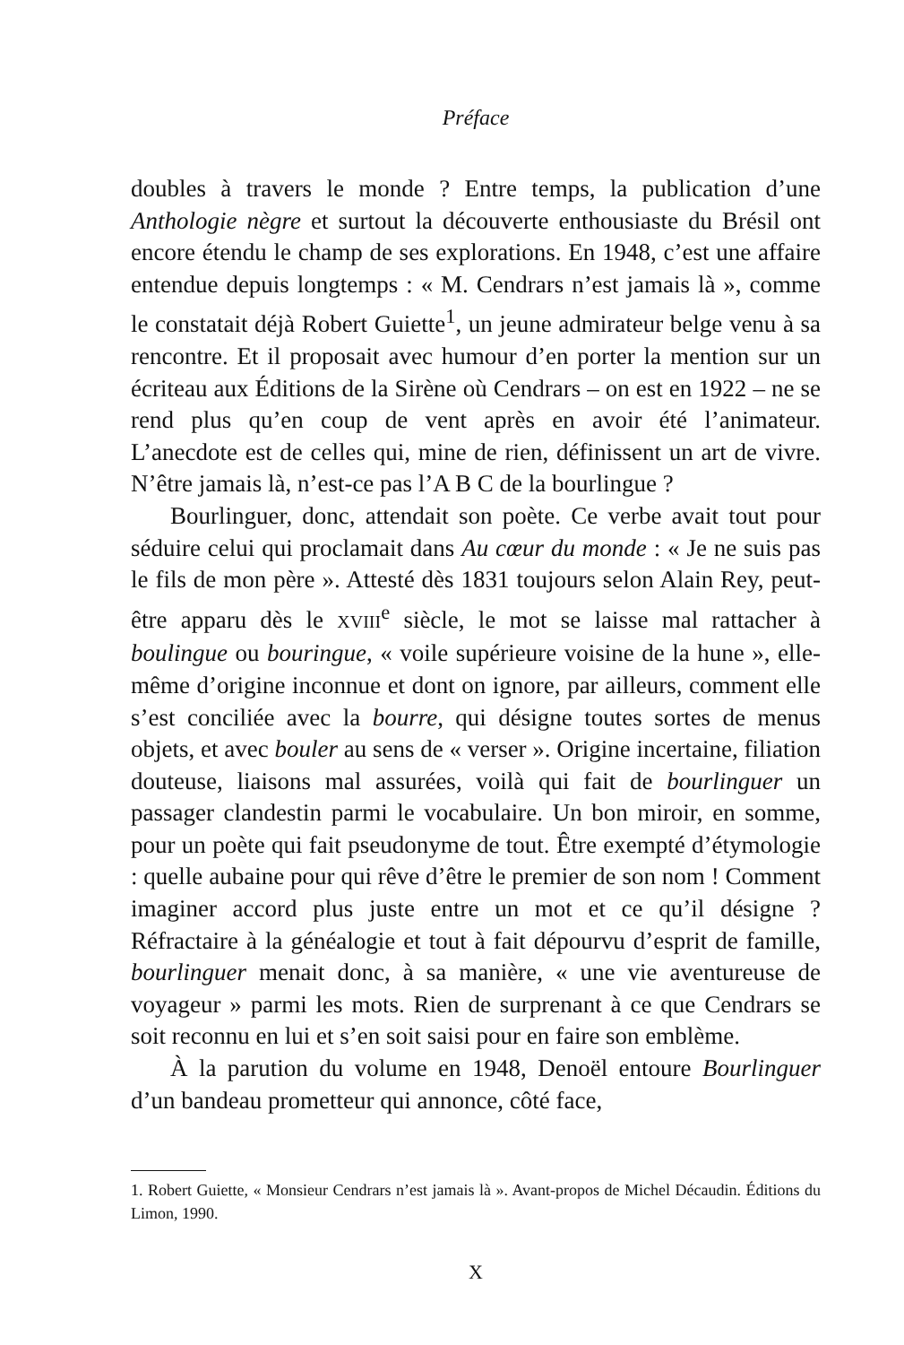Préface
doubles à travers le monde ? Entre temps, la publication d’une Anthologie nègre et surtout la découverte enthousiaste du Brésil ont encore étendu le champ de ses explorations. En 1948, c’est une affaire entendue depuis longtemps : « M. Cendrars n’est jamais là », comme le constatait déjà Robert Guiette<sup>1</sup>, un jeune admirateur belge venu à sa rencontre. Et il proposait avec humour d’en porter la mention sur un écriteau aux Éditions de la Sirène où Cendrars – on est en 1922 – ne se rend plus qu’en coup de vent après en avoir été l’animateur. L’anecdote est de celles qui, mine de rien, définissent un art de vivre. N’être jamais là, n’est-ce pas l’A B C de la bourlingue ?
Bourlinguer, donc, attendait son poète. Ce verbe avait tout pour séduire celui qui proclamait dans Au cœur du monde : « Je ne suis pas le fils de mon père ». Attesté dès 1831 toujours selon Alain Rey, peut-être apparu dès le XVIII<sup>e</sup> siècle, le mot se laisse mal rattacher à boulingue ou bouringue, « voile supérieure voisine de la hune », elle-même d’origine inconnue et dont on ignore, par ailleurs, comment elle s’est conciliée avec la bourre, qui désigne toutes sortes de menus objets, et avec bouler au sens de « verser ». Origine incertaine, filiation douteuse, liaisons mal assurées, voilà qui fait de bourlinguer un passager clandestin parmi le vocabulaire. Un bon miroir, en somme, pour un poète qui fait pseudonyme de tout. Être exempté d’étymologie : quelle aubaine pour qui rêve d’être le premier de son nom ! Comment imaginer accord plus juste entre un mot et ce qu’il désigne ? Réfractaire à la généalogie et tout à fait dépourvu d’esprit de famille, bourlinguer menait donc, à sa manière, « une vie aventureuse de voyageur » parmi les mots. Rien de surprenant à ce que Cendrars se soit reconnu en lui et s’en soit saisi pour en faire son emblème.
À la parution du volume en 1948, Denoël entoure Bourlinguer d’un bandeau prometteur qui annonce, côté face,
1. Robert Guiette, « Monsieur Cendrars n’est jamais là ». Avant-propos de Michel Décaudin. Éditions du Limon, 1990.
X